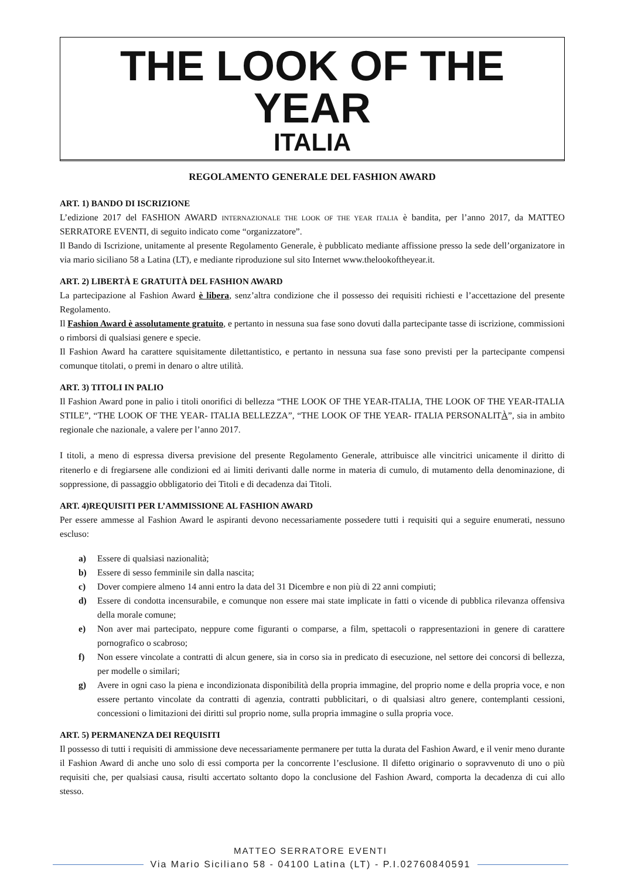THE LOOK OF THE YEAR
ITALIA
REGOLAMENTO GENERALE DEL FASHION AWARD
ART. 1) BANDO DI ISCRIZIONE
L’edizione 2017 del FASHION AWARD INTERNAZIONALE THE LOOK OF THE YEAR ITALIA è bandita, per l’anno 2017, da MATTEO SERRATORE EVENTI, di seguito indicato come “organizzatore”.
Il Bando di Iscrizione, unitamente al presente Regolamento Generale, è pubblicato mediante affissione presso la sede dell’organizatore in via mario siciliano 58 a Latina (LT), e mediante riproduzione sul sito Internet www.thelookoftheyear.it.
ART. 2) LIBERTÀ E GRATUITÀ DEL FASHION AWARD
La partecipazione al Fashion Award è libera, senz’altra condizione che il possesso dei requisiti richiesti e l’accettazione del presente Regolamento.
Il Fashion Award è assolutamente gratuito, e pertanto in nessuna sua fase sono dovuti dalla partecipante tasse di iscrizione, commissioni o rimborsi di qualsiasi genere e specie.
Il Fashion Award ha carattere squisitamente dilettantistico, e pertanto in nessuna sua fase sono previsti per la partecipante compensi comunque titolati, o premi in denaro o altre utilità.
ART. 3) TITOLI IN PALIO
Il Fashion Award pone in palio i titoli onorifici di bellezza “THE LOOK OF THE YEAR-ITALIA, THE LOOK OF THE YEAR-ITALIA STILE”, “THE LOOK OF THE YEAR- ITALIA BELLEZZA”, “THE LOOK OF THE YEAR- ITALIA PERSONALITÀ”, sia in ambito regionale che nazionale, a valere per l’anno 2017.
I titoli, a meno di espressa diversa previsione del presente Regolamento Generale, attribuisce alle vincitrici unicamente il diritto di ritenerlo e di fregiarsene alle condizioni ed ai limiti derivanti dalle norme in materia di cumulo, di mutamento della denominazione, di soppressione, di passaggio obbligatorio dei Titoli e di decadenza dai Titoli.
ART. 4)REQUISITI PER L’AMMISSIONE AL FASHION AWARD
Per essere ammesse al Fashion Award le aspiranti devono necessariamente possedere tutti i requisiti qui a seguire enumerati, nessuno escluso:
a) Essere di qualsiasi nazionalità;
b) Essere di sesso femminile sin dalla nascita;
c) Dover compiere almeno 14 anni entro la data del 31 Dicembre e non più di 22 anni compiuti;
d) Essere di condotta incensurabile, e comunque non essere mai state implicate in fatti o vicende di pubblica rilevanza offensiva della morale comune;
e) Non aver mai partecipato, neppure come figuranti o comparse, a film, spettacoli o rappresentazioni in genere di carattere pornografico o scabroso;
f) Non essere vincolate a contratti di alcun genere, sia in corso sia in predicato di esecuzione, nel settore dei concorsi di bellezza, per modelle o similari;
g) Avere in ogni caso la piena e incondizionata disponibilità della propria immagine, del proprio nome e della propria voce, e non essere pertanto vincolate da contratti di agenzia, contratti pubblicitari, o di qualsiasi altro genere, contemplanti cessioni, concessioni o limitazioni dei diritti sul proprio nome, sulla propria immagine o sulla propria voce.
ART. 5) PERMANENZA DEI REQUISITI
Il possesso di tutti i requisiti di ammissione deve necessariamente permanere per tutta la durata del Fashion Award, e il venir meno durante il Fashion Award di anche uno solo di essi comporta per la concorrente l’esclusione. Il difetto originario o sopravvenuto di uno o più requisiti che, per qualsiasi causa, risulti accertato soltanto dopo la conclusione del Fashion Award, comporta la decadenza di cui allo stesso.
MATTEO SERRATORE EVENTI
Via Mario Siciliano 58 - 04100 Latina (LT) - P.I.02760840591